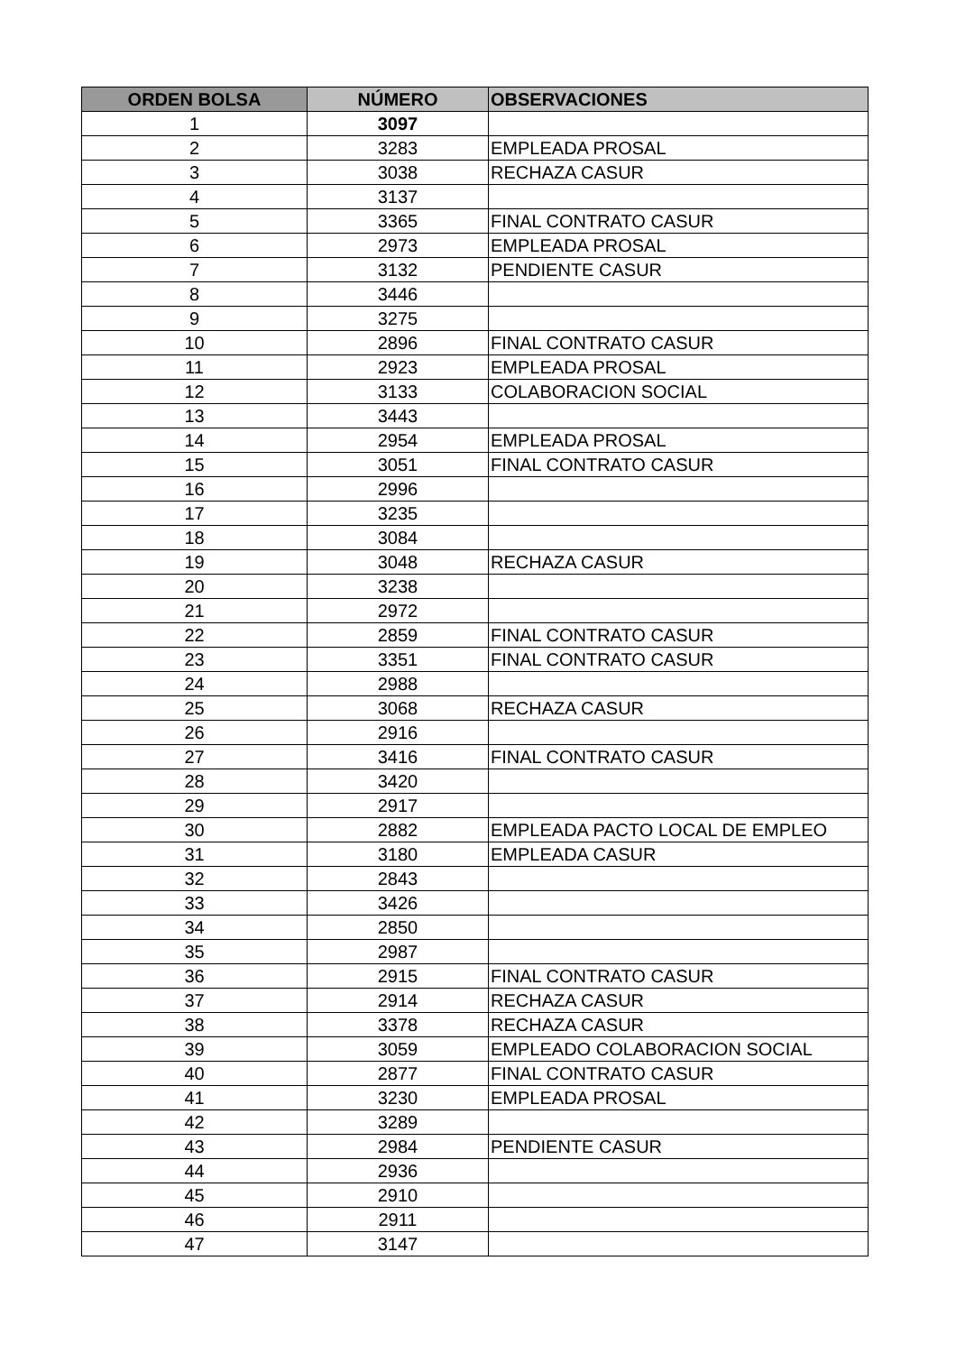| ORDEN BOLSA | NÚMERO | OBSERVACIONES |
| --- | --- | --- |
| 1 | 3097 | |
| 2 | 3283 | EMPLEADA PROSAL |
| 3 | 3038 | RECHAZA CASUR |
| 4 | 3137 | |
| 5 | 3365 | FINAL CONTRATO CASUR |
| 6 | 2973 | EMPLEADA PROSAL |
| 7 | 3132 | PENDIENTE CASUR |
| 8 | 3446 | |
| 9 | 3275 | |
| 10 | 2896 | FINAL CONTRATO CASUR |
| 11 | 2923 | EMPLEADA PROSAL |
| 12 | 3133 | COLABORACION SOCIAL |
| 13 | 3443 | |
| 14 | 2954 | EMPLEADA PROSAL |
| 15 | 3051 | FINAL CONTRATO CASUR |
| 16 | 2996 | |
| 17 | 3235 | |
| 18 | 3084 | |
| 19 | 3048 | RECHAZA CASUR |
| 20 | 3238 | |
| 21 | 2972 | |
| 22 | 2859 | FINAL CONTRATO CASUR |
| 23 | 3351 | FINAL CONTRATO CASUR |
| 24 | 2988 | |
| 25 | 3068 | RECHAZA CASUR |
| 26 | 2916 | |
| 27 | 3416 | FINAL CONTRATO CASUR |
| 28 | 3420 | |
| 29 | 2917 | |
| 30 | 2882 | EMPLEADA PACTO LOCAL DE EMPLEO |
| 31 | 3180 | EMPLEADA CASUR |
| 32 | 2843 | |
| 33 | 3426 | |
| 34 | 2850 | |
| 35 | 2987 | |
| 36 | 2915 | FINAL CONTRATO CASUR |
| 37 | 2914 | RECHAZA CASUR |
| 38 | 3378 | RECHAZA CASUR |
| 39 | 3059 | EMPLEADO COLABORACION SOCIAL |
| 40 | 2877 | FINAL CONTRATO CASUR |
| 41 | 3230 | EMPLEADA PROSAL |
| 42 | 3289 | |
| 43 | 2984 | PENDIENTE CASUR |
| 44 | 2936 | |
| 45 | 2910 | |
| 46 | 2911 | |
| 47 | 3147 | |